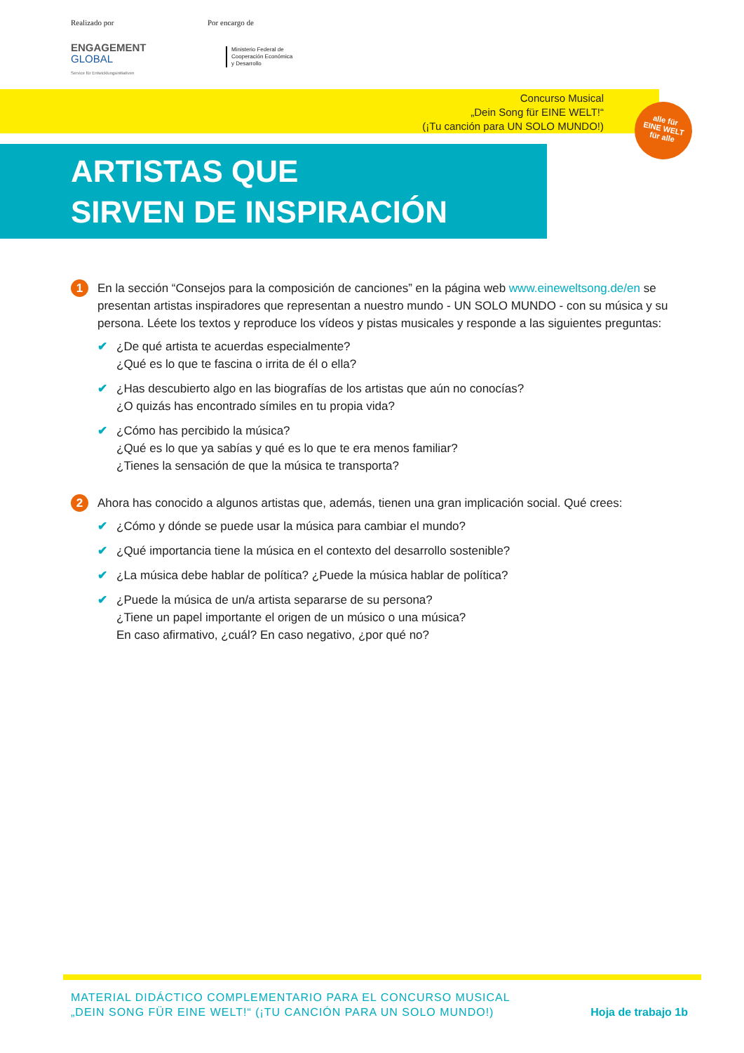Realizado por
ENGAGEMENT
GLOBAL
Service für Entwicklungsinitiativen
Por encargo de
Ministerio Federal de
Cooperación Económica
y Desarrollo
Concurso Musical
„Dein Song für EINE WELT!“
(¡Tu canción para UN SOLO MUNDO!)
alle für
EINE WELT
für alle
ARTISTAS QUE
SIRVEN DE INSPIRACIÓN
1
En la sección “Consejos para la composición de canciones” en la página web www.eineweltsong.de/en se presentan artistas inspiradores que representan a nuestro mundo - UN SOLO MUNDO - con su música y su persona. Léete los textos y reproduce los vídeos y pistas musicales y responde a las siguientes preguntas:
✔ ¿De qué artista te acuerdas especialmente?
¿Qué es lo que te fascina o irrita de él o ella?
✔ ¿Has descubierto algo en las biografías de los artistas que aún no conocías?
¿O quizás has encontrado símiles en tu propia vida?
✔ ¿Cómo has percibido la música?
¿Qué es lo que ya sabías y qué es lo que te era menos familiar?
¿Tienes la sensación de que la música te transporta?
2
Ahora has conocido a algunos artistas que, además, tienen una gran implicación social. Qué crees:
✔ ¿Cómo y dónde se puede usar la música para cambiar el mundo?
✔ ¿Qué importancia tiene la música en el contexto del desarrollo sostenible?
✔ ¿La música debe hablar de política? ¿Puede la música hablar de política?
✔ ¿Puede la música de un/a artista separarse de su persona?
¿Tiene un papel importante el origen de un músico o una música?
En caso afirmativo, ¿cuál? En caso negativo, ¿por qué no?
MATERIAL DIDÁCTICO COMPLEMENTARIO PARA EL CONCURSO MUSICAL
„DEIN SONG FÜR EINE WELT!“ (¡TU CANCIÓN PARA UN SOLO MUNDO!)
Hoja de trabajo 1b